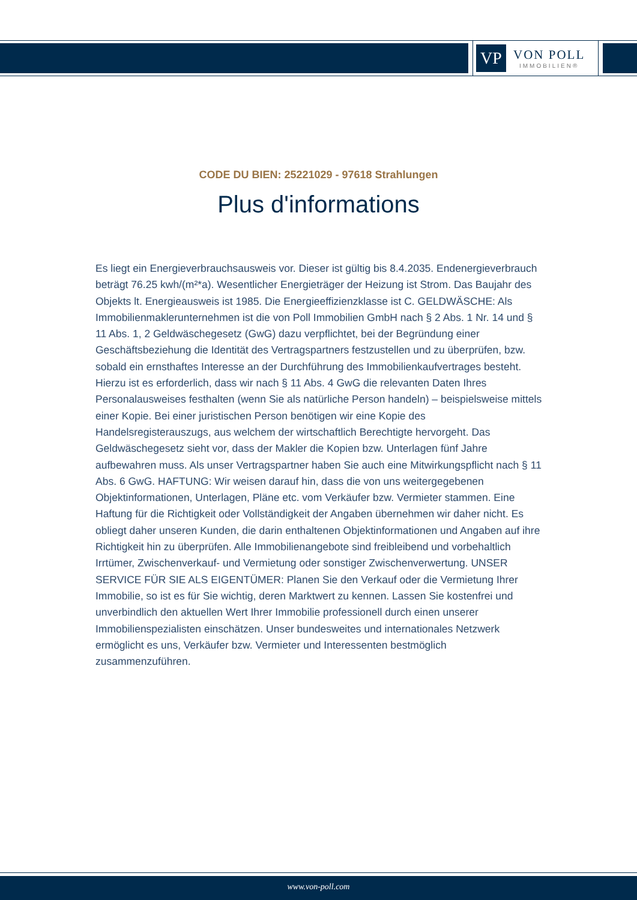VP
VON POLL
IMMOBILIEN®
CODE DU BIEN: 25221029 - 97618 Strahlungen
Plus d'informations
Es liegt ein Energieverbrauchsausweis vor. Dieser ist gültig bis 8.4.2035. Endenergieverbrauch beträgt 76.25 kwh/(m²*a). Wesentlicher Energieträger der Heizung ist Strom. Das Baujahr des Objekts lt. Energieausweis ist 1985. Die Energieeffizienzklasse ist C. GELDWÄSCHE: Als Immobilienmaklerunternehmen ist die von Poll Immobilien GmbH nach § 2 Abs. 1 Nr. 14 und § 11 Abs. 1, 2 Geldwäschegesetz (GwG) dazu verpflichtet, bei der Begründung einer Geschäftsbeziehung die Identität des Vertragspartners festzustellen und zu überprüfen, bzw. sobald ein ernsthaftes Interesse an der Durchführung des Immobilienkaufvertrages besteht. Hierzu ist es erforderlich, dass wir nach § 11 Abs. 4 GwG die relevanten Daten Ihres Personalausweises festhalten (wenn Sie als natürliche Person handeln) – beispielsweise mittels einer Kopie. Bei einer juristischen Person benötigen wir eine Kopie des Handelsregisterauszugs, aus welchem der wirtschaftlich Berechtigte hervorgeht. Das Geldwäschegesetz sieht vor, dass der Makler die Kopien bzw. Unterlagen fünf Jahre aufbewahren muss. Als unser Vertragspartner haben Sie auch eine Mitwirkungspflicht nach § 11 Abs. 6 GwG. HAFTUNG: Wir weisen darauf hin, dass die von uns weitergegebenen Objektinformationen, Unterlagen, Pläne etc. vom Verkäufer bzw. Vermieter stammen. Eine Haftung für die Richtigkeit oder Vollständigkeit der Angaben übernehmen wir daher nicht. Es obliegt daher unseren Kunden, die darin enthaltenen Objektinformationen und Angaben auf ihre Richtigkeit hin zu überprüfen. Alle Immobilienangebote sind freibleibend und vorbehaltlich Irrtümer, Zwischenverkauf- und Vermietung oder sonstiger Zwischenverwertung. UNSER SERVICE FÜR SIE ALS EIGENTÜMER: Planen Sie den Verkauf oder die Vermietung Ihrer Immobilie, so ist es für Sie wichtig, deren Marktwert zu kennen. Lassen Sie kostenfrei und unverbindlich den aktuellen Wert Ihrer Immobilie professionell durch einen unserer Immobilienspezialisten einschätzen. Unser bundesweites und internationales Netzwerk ermöglicht es uns, Verkäufer bzw. Vermieter und Interessenten bestmöglich zusammenzuführen.
www.von-poll.com